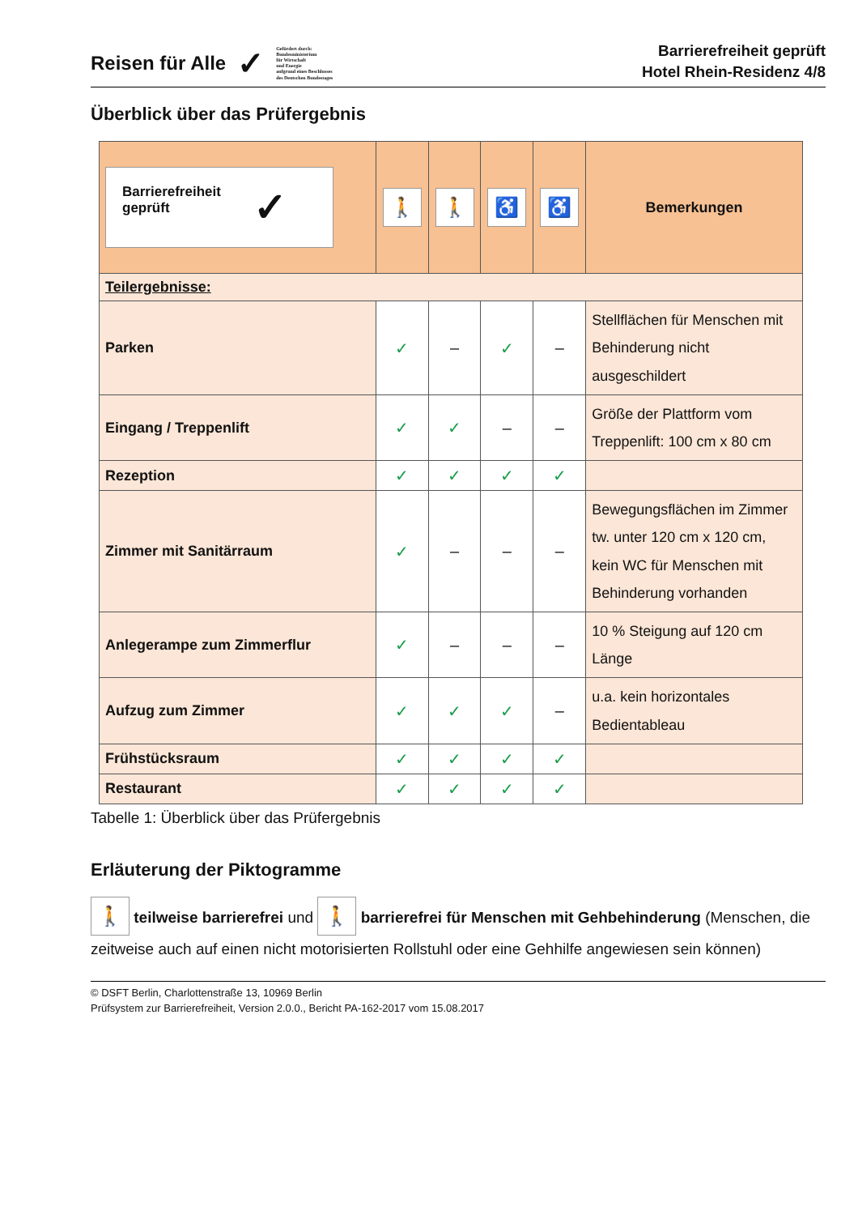Reisen für Alle ✓
Gefördert durch:
Bundesministerium
für Wirtschaft
und Energie
aufgrund eines Beschlusses
des Deutschen Bundestages
Barrierefreiheit geprüft
Hotel Rhein-Residenz 4/8
Überblick über das Prüfergebnis
| Barrierefreiheit geprüft ✓ | 🚶 | 🚶 | ♿ | ♿ | Bemerkungen |
| --- | --- | --- | --- | --- | --- |
| Teilergebnisse: | | | | | |
| Parken | ✓ | – | ✓ | – | Stellflächen für Menschen mit Behinderung nicht ausgeschildert |
| Eingang / Treppenlift | ✓ | ✓ | – | – | Größe der Plattform vom Treppenlift: 100 cm x 80 cm |
| Rezeption | ✓ | ✓ | ✓ | ✓ | |
| Zimmer mit Sanitärraum | ✓ | – | – | – | Bewegungsflächen im Zimmer tw. unter 120 cm x 120 cm, kein WC für Menschen mit Behinderung vorhanden |
| Anlegerampe zum Zimmerflur | ✓ | – | – | – | 10 % Steigung auf 120 cm Länge |
| Aufzug zum Zimmer | ✓ | ✓ | ✓ | – | u.a. kein horizontales Bedientableau |
| Frühstücksraum | ✓ | ✓ | ✓ | ✓ | |
| Restaurant | ✓ | ✓ | ✓ | ✓ | |
Tabelle 1: Überblick über das Prüfergebnis
Erläuterung der Piktogramme
🚶 teilweise barrierefrei und 🚶 barrierefrei für Menschen mit Gehbehinderung (Menschen, die zeitweise auch auf einen nicht motorisierten Rollstuhl oder eine Gehhilfe angewiesen sein können)
© DSFT Berlin, Charlottenstraße 13, 10969 Berlin
Prüfsystem zur Barrierefreiheit, Version 2.0.0., Bericht PA-162-2017 vom 15.08.2017